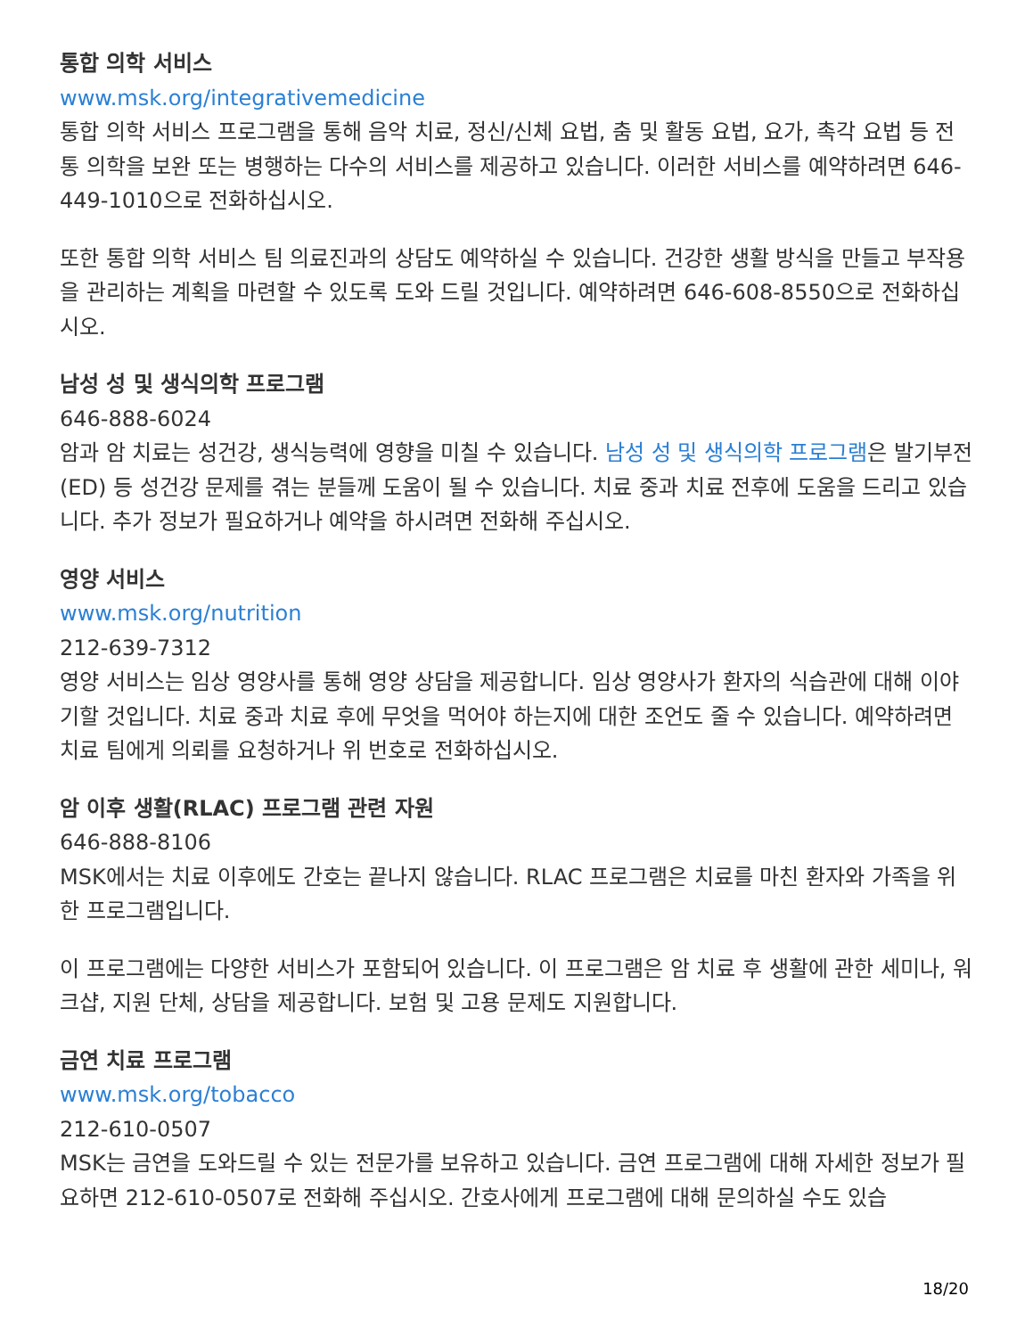통합 의학 서비스
www.msk.org/integrativemedicine
통합 의학 서비스 프로그램을 통해 음악 치료, 정신/신체 요법, 춤 및 활동 요법, 요가, 촉각 요법 등 전통 의학을 보완 또는 병행하는 다수의 서비스를 제공하고 있습니다. 이러한 서비스를 예약하려면 646-449-1010으로 전화하십시오.
또한 통합 의학 서비스 팀 의료진과의 상담도 예약하실 수 있습니다. 건강한 생활 방식을 만들고 부작용을 관리하는 계획을 마련할 수 있도록 도와 드릴 것입니다. 예약하려면 646-608-8550으로 전화하십시오.
남성 성 및 생식의학 프로그램
646-888-6024
암과 암 치료는 성건강, 생식능력에 영향을 미칠 수 있습니다. 남성 성 및 생식의학 프로그램은 발기부전(ED) 등 성건강 문제를 겪는 분들께 도움이 될 수 있습니다. 치료 중과 치료 전후에 도움을 드리고 있습니다. 추가 정보가 필요하거나 예약을 하시려면 전화해 주십시오.
영양 서비스
www.msk.org/nutrition
212-639-7312
영양 서비스는 임상 영양사를 통해 영양 상담을 제공합니다. 임상 영양사가 환자의 식습관에 대해 이야기할 것입니다. 치료 중과 치료 후에 무엇을 먹어야 하는지에 대한 조언도 줄 수 있습니다. 예약하려면 치료 팀에게 의뢰를 요청하거나 위 번호로 전화하십시오.
암 이후 생활(RLAC) 프로그램 관련 자원
646-888-8106
MSK에서는 치료 이후에도 간호는 끝나지 않습니다. RLAC 프로그램은 치료를 마친 환자와 가족을 위한 프로그램입니다.
이 프로그램에는 다양한 서비스가 포함되어 있습니다. 이 프로그램은 암 치료 후 생활에 관한 세미나, 워크샵, 지원 단체, 상담을 제공합니다. 보험 및 고용 문제도 지원합니다.
금연 치료 프로그램
www.msk.org/tobacco
212-610-0507
MSK는 금연을 도와드릴 수 있는 전문가를 보유하고 있습니다. 금연 프로그램에 대해 자세한 정보가 필요하면 212-610-0507로 전화해 주십시오. 간호사에게 프로그램에 대해 문의하실 수도 있습
18/20